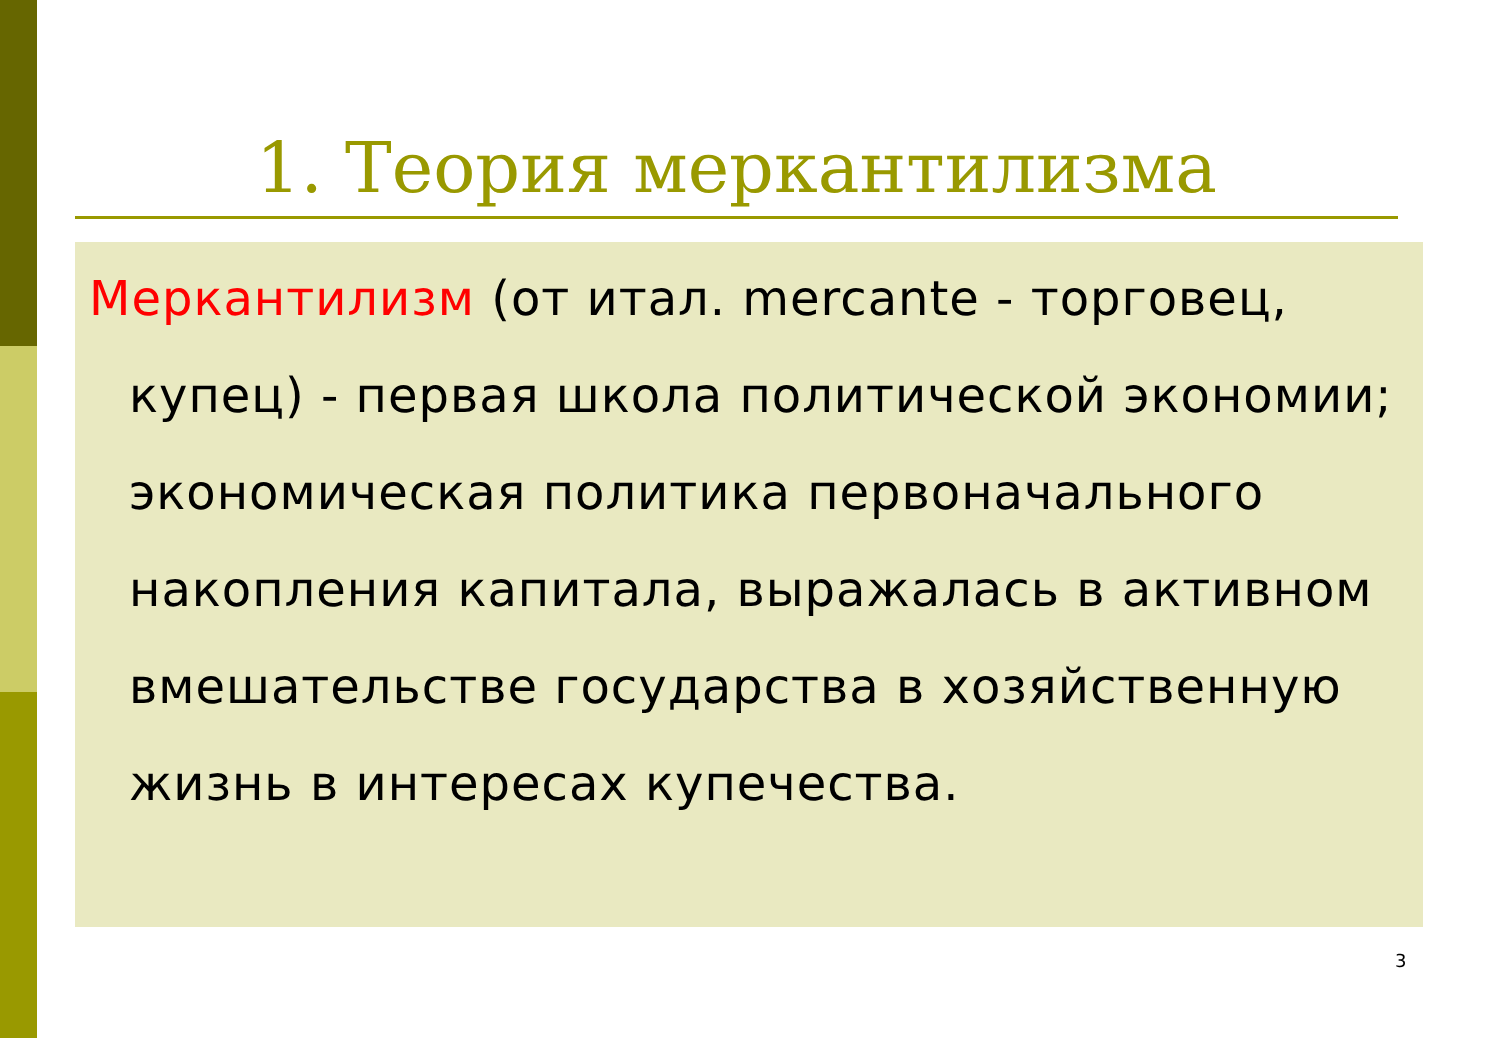1. Теория меркантилизма
Меркантилизм (от итал. mercante - торговец, купец) - первая школа политической экономии; экономическая политика первоначального накопления капитала, выражалась в активном вмешательстве государства в хозяйственную жизнь в интересах купечества.
3